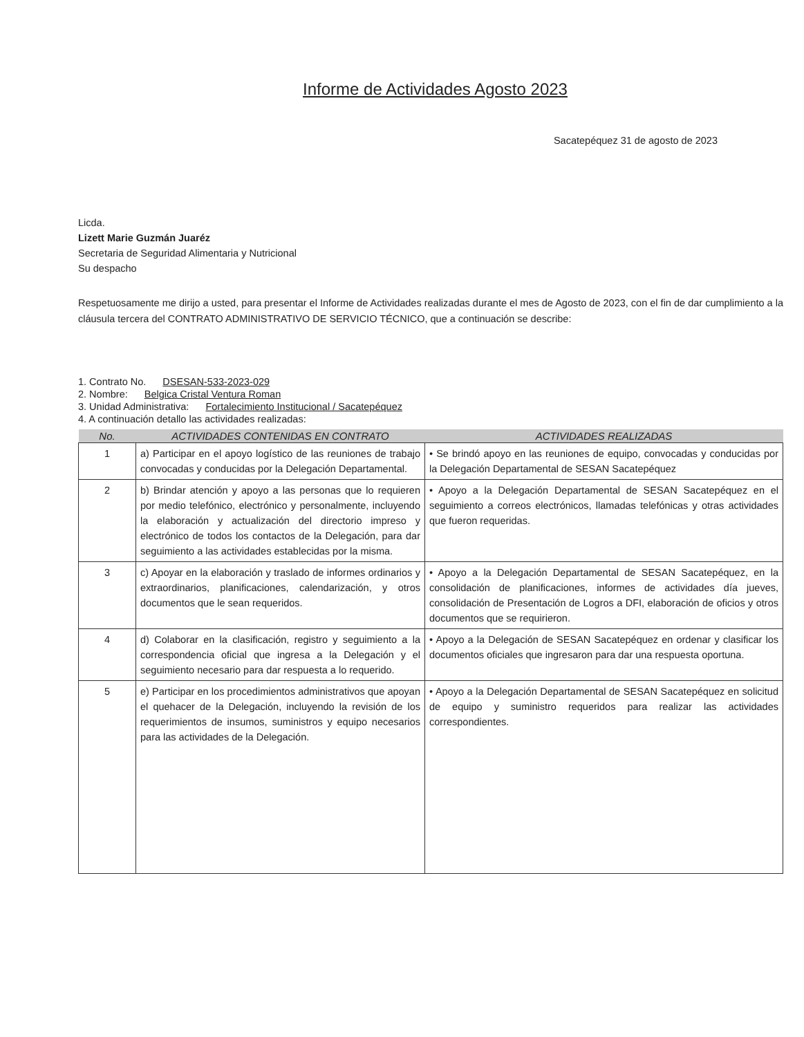Informe de Actividades Agosto 2023
Sacatepéquez 31 de agosto de 2023
Licda.
Lizett Marie Guzmán Juaréz
Secretaria de Seguridad Alimentaria y Nutricional
Su despacho
Respetuosamente me dirijo a usted, para presentar el Informe de Actividades realizadas durante el mes de Agosto de 2023, con el fin de dar cumplimiento a la cláusula tercera del CONTRATO ADMINISTRATIVO DE SERVICIO TÉCNICO, que a continuación se describe:
1. Contrato No. DSESAN-533-2023-029
2. Nombre: Belgica Cristal Ventura Roman
3. Unidad Administrativa: Fortalecimiento Institucional / Sacatepéquez
4. A continuación detallo las actividades realizadas:
| No. | ACTIVIDADES CONTENIDAS EN CONTRATO | ACTIVIDADES REALIZADAS |
| --- | --- | --- |
| 1 | a) Participar en el apoyo logístico de las reuniones de trabajo convocadas y conducidas por la Delegación Departamental. | • Se brindó apoyo en las reuniones de equipo, convocadas y conducidas por la Delegación Departamental de SESAN Sacatepéquez |
| 2 | b) Brindar atención y apoyo a las personas que lo requieren por medio telefónico, electrónico y personalmente, incluyendo la elaboración y actualización del directorio impreso y electrónico de todos los contactos de la Delegación, para dar seguimiento a las actividades establecidas por la misma. | • Apoyo a la Delegación Departamental de SESAN Sacatepéquez en el seguimiento a correos electrónicos, llamadas telefónicas y otras actividades que fueron requeridas. |
| 3 | c) Apoyar en la elaboración y traslado de informes ordinarios y extraordinarios, planificaciones, calendarización, y otros documentos que le sean requeridos. | • Apoyo a la Delegación Departamental de SESAN Sacatepéquez, en la consolidación de planificaciones, informes de actividades día jueves, consolidación de Presentación de Logros a DFI, elaboración de oficios y otros documentos que se requirieron. |
| 4 | d) Colaborar en la clasificación, registro y seguimiento a la correspondencia oficial que ingresa a la Delegación y el seguimiento necesario para dar respuesta a lo requerido. | • Apoyo a la Delegación de SESAN Sacatepéquez en ordenar y clasificar los documentos oficiales que ingresaron para dar una respuesta oportuna. |
| 5 | e) Participar en los procedimientos administrativos que apoyan el quehacer de la Delegación, incluyendo la revisión de los requerimientos de insumos, suministros y equipo necesarios para las actividades de la Delegación. | • Apoyo a la Delegación Departamental de SESAN Sacatepéquez en solicitud de equipo y suministro requeridos para realizar las actividades correspondientes. |